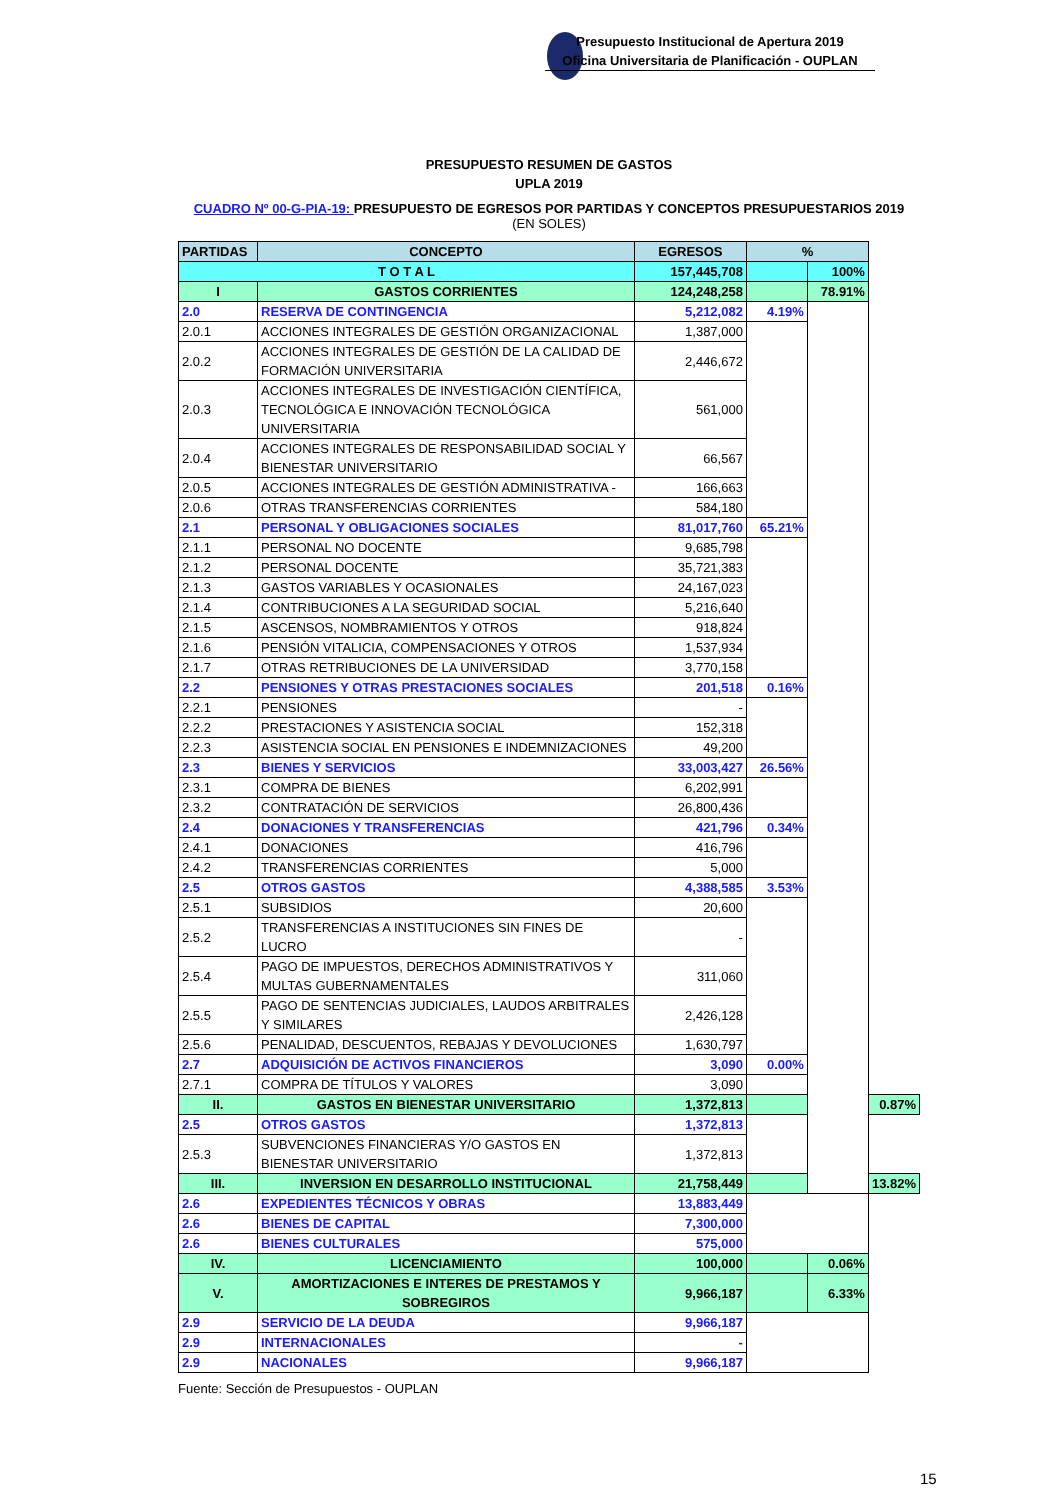Presupuesto Institucional de Apertura 2019
Oficina Universitaria de Planificación - OUPLAN
PRESUPUESTO RESUMEN DE GASTOS
UPLA 2019
CUADRO Nº 00-G-PIA-19: PRESUPUESTO DE EGRESOS POR PARTIDAS Y CONCEPTOS PRESUPUESTARIOS 2019
(EN SOLES)
| PARTIDAS | CONCEPTO | EGRESOS | % | | |
| --- | --- | --- | --- | --- | --- |
| T O T A L | | 157,445,708 | | 100% | |
| I | GASTOS CORRIENTES | 124,248,258 | | 78.91% | |
| 2.0 | RESERVA DE CONTINGENCIA | 5,212,082 | 4.19% | | |
| 2.0.1 | ACCIONES INTEGRALES DE GESTIÓN ORGANIZACIONAL | 1,387,000 | | | |
| 2.0.2 | ACCIONES INTEGRALES DE GESTIÓN DE LA CALIDAD DE FORMACIÓN UNIVERSITARIA | 2,446,672 | | | |
| 2.0.3 | ACCIONES INTEGRALES DE INVESTIGACIÓN CIENTÍFICA, TECNOLÓGICA E INNOVACIÓN TECNOLÓGICA UNIVERSITARIA | 561,000 | | | |
| 2.0.4 | ACCIONES INTEGRALES DE RESPONSABILIDAD SOCIAL Y BIENESTAR UNIVERSITARIO | 66,567 | | | |
| 2.0.5 | ACCIONES INTEGRALES DE GESTIÓN ADMINISTRATIVA - | 166,663 | | | |
| 2.0.6 | OTRAS TRANSFERENCIAS CORRIENTES | 584,180 | | | |
| 2.1 | PERSONAL Y OBLIGACIONES SOCIALES | 81,017,760 | 65.21% | | |
| 2.1.1 | PERSONAL NO DOCENTE | 9,685,798 | | | |
| 2.1.2 | PERSONAL DOCENTE | 35,721,383 | | | |
| 2.1.3 | GASTOS VARIABLES Y OCASIONALES | 24,167,023 | | | |
| 2.1.4 | CONTRIBUCIONES A LA SEGURIDAD SOCIAL | 5,216,640 | | | |
| 2.1.5 | ASCENSOS, NOMBRAMIENTOS Y OTROS | 918,824 | | | |
| 2.1.6 | PENSIÓN VITALICIA, COMPENSACIONES Y OTROS | 1,537,934 | | | |
| 2.1.7 | OTRAS RETRIBUCIONES DE LA UNIVERSIDAD | 3,770,158 | | | |
| 2.2 | PENSIONES Y OTRAS PRESTACIONES SOCIALES | 201,518 | 0.16% | | |
| 2.2.1 | PENSIONES | - | | | |
| 2.2.2 | PRESTACIONES Y ASISTENCIA SOCIAL | 152,318 | | | |
| 2.2.3 | ASISTENCIA SOCIAL EN PENSIONES E INDEMNIZACIONES | 49,200 | | | |
| 2.3 | BIENES Y SERVICIOS | 33,003,427 | 26.56% | | |
| 2.3.1 | COMPRA DE BIENES | 6,202,991 | | | |
| 2.3.2 | CONTRATACIÓN DE SERVICIOS | 26,800,436 | | | |
| 2.4 | DONACIONES Y TRANSFERENCIAS | 421,796 | 0.34% | | |
| 2.4.1 | DONACIONES | 416,796 | | | |
| 2.4.2 | TRANSFERENCIAS CORRIENTES | 5,000 | | | |
| 2.5 | OTROS GASTOS | 4,388,585 | 3.53% | | |
| 2.5.1 | SUBSIDIOS | 20,600 | | | |
| 2.5.2 | TRANSFERENCIAS A INSTITUCIONES SIN FINES DE LUCRO | - | | | |
| 2.5.4 | PAGO DE IMPUESTOS, DERECHOS ADMINISTRATIVOS Y MULTAS GUBERNAMENTALES | 311,060 | | | |
| 2.5.5 | PAGO DE SENTENCIAS JUDICIALES, LAUDOS ARBITRALES Y SIMILARES | 2,426,128 | | | |
| 2.5.6 | PENALIDAD, DESCUENTOS, REBAJAS Y DEVOLUCIONES | 1,630,797 | | | |
| 2.7 | ADQUISICIÓN DE ACTIVOS FINANCIEROS | 3,090 | 0.00% | | |
| 2.7.1 | COMPRA DE TÍTULOS Y VALORES | 3,090 | | | |
| II. | GASTOS EN BIENESTAR UNIVERSITARIO | 1,372,813 | | | 0.87% |
| 2.5 | OTROS GASTOS | 1,372,813 | | | |
| 2.5.3 | SUBVENCIONES FINANCIERAS Y/O GASTOS EN BIENESTAR UNIVERSITARIO | 1,372,813 | | | |
| III. | INVERSION EN DESARROLLO INSTITUCIONAL | 21,758,449 | | 13.82% | |
| 2.6 | EXPEDIENTES TÉCNICOS Y OBRAS | 13,883,449 | | | |
| 2.6 | BIENES DE CAPITAL | 7,300,000 | | | |
| 2.6 | BIENES CULTURALES | 575,000 | | | |
| IV. | LICENCIAMIENTO | 100,000 | | 0.06% | |
| V. | AMORTIZACIONES E INTERES DE PRESTAMOS Y SOBREGIROS | 9,966,187 | | 6.33% | |
| 2.9 | SERVICIO DE LA DEUDA | 9,966,187 | | | |
| 2.9 | INTERNACIONALES | - | | | |
| 2.9 | NACIONALES | 9,966,187 | | | |
Fuente: Sección de Presupuestos - OUPLAN
15